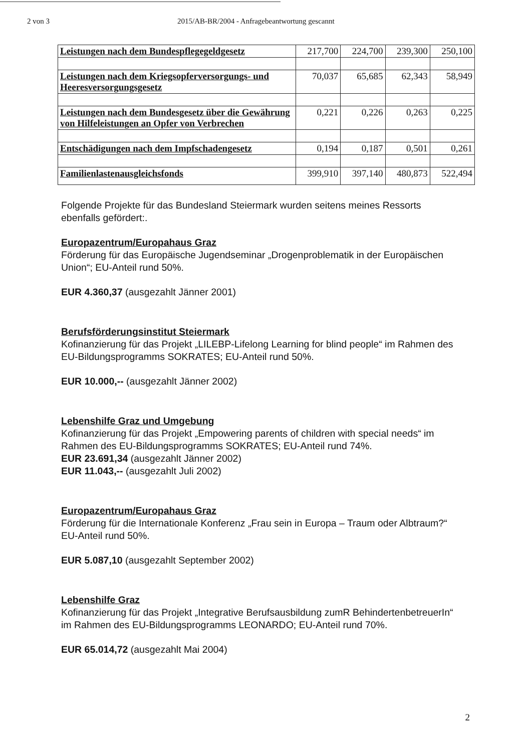2 von 3 2015/AB-BR/2004 - Anfragebeantwortung gescannt
| Leistungen nach dem Bundespflegegeldgesetz | 217,700 | 224,700 | 239,300 | 250,100 |
| Leistungen nach dem Kriegsopferversorgungs- und Heeresversorgungsgesetz | 70,037 | 65,685 | 62,343 | 58,949 |
| Leistungen nach dem Bundesgesetz über die Gewährung von Hilfeleistungen an Opfer von Verbrechen | 0,221 | 0,226 | 0,263 | 0,225 |
| Entschädigungen nach dem Impfschadengesetz | 0,194 | 0,187 | 0,501 | 0,261 |
| Familienlastenausgleichsfonds | 399,910 | 397,140 | 480,873 | 522,494 |
Folgende Projekte für das Bundesland Steiermark wurden seitens meines Ressorts ebenfalls gefördert:.
Europazentrum/Europahaus Graz
Förderung für das Europäische Jugendseminar „Drogenproblematik in der Europäischen Union“; EU-Anteil rund 50%.
EUR 4.360,37 (ausgezahlt Jänner 2001)
Berufsförderungsinstitut Steiermark
Kofinanzierung für das Projekt „LILEBP-Lifelong Learning for blind people“ im Rahmen des EU-Bildungsprogramms SOKRATES; EU-Anteil rund 50%.
EUR 10.000,-- (ausgezahlt Jänner 2002)
Lebenshilfe Graz und Umgebung
Kofinanzierung für das Projekt „Empowering parents of children with special needs“ im Rahmen des EU-Bildungsprogramms SOKRATES; EU-Anteil rund 74%.
EUR 23.691,34 (ausgezahlt Jänner 2002)
EUR 11.043,-- (ausgezahlt Juli 2002)
Europazentrum/Europahaus Graz
Förderung für die Internationale Konferenz „Frau sein in Europa – Traum oder Albtraum?“ EU-Anteil rund 50%.
EUR 5.087,10 (ausgezahlt September 2002)
Lebenshilfe Graz
Kofinanzierung für das Projekt „Integrative Berufsausbildung zumR BehindertenbetreuerIn“ im Rahmen des EU-Bildungsprogramms LEONARDO; EU-Anteil rund 70%.
EUR 65.014,72 (ausgezahlt Mai 2004)
2